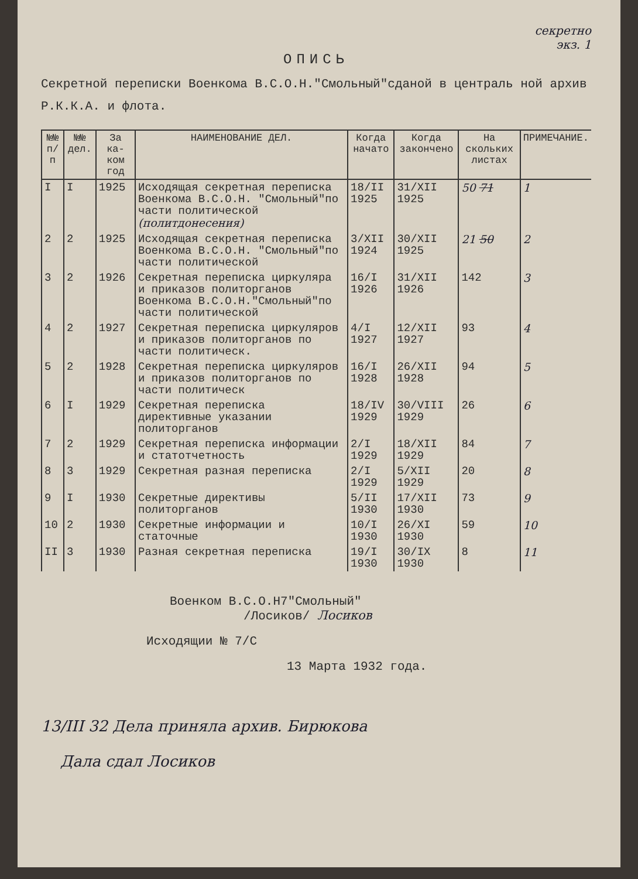секретно
экз. 1
ОПИСЬ
Секретной переписки Военкома В.С.О.Н."Смольный"сданой в централь ной архив Р.К.К.А. и флота.
| №№ п/п | №№ дел. | За ка-ком год | НАИМЕНОВАНИЕ ДЕЛ. | Когда начато | Когда закончено | На скольких листах | ПРИМЕЧАНИЕ. |
| --- | --- | --- | --- | --- | --- | --- | --- |
| I | I | 1925 | Исходящая секретная переписка Военкома В.С.О.Н. "Смольный"по части политической (политдонесения) | 18/II 1925 | 31/XII 1925 | 50 71 | 1 |
| 2 | 2 | 1925 | Исходящая секретная переписка Военкома В.С.О.Н. "Смольный"по части политической | 3/XII 1924 | 30/XII 1925 | 21 50 | 2 |
| 3 | 2 | 1926 | Секретная переписка циркуляра и приказов политорганов Военкома В.С.О.Н."Смольный"по части политической | 16/I 1926 | 31/XII 1926 | 142 | 3 |
| 4 | 2 | 1927 | Секретная переписка циркуляров и приказов политорганов по части политическ. | 4/I 1927 | 12/XII 1927 | 93 | 4 |
| 5 | 2 | 1928 | Секретная переписка циркуляров и приказов политорганов по части политическ | 16/I 1928 | 26/XII 1928 | 94 | 5 |
| 6 | I | 1929 | Секретная переписка директивные указании политорганов | 18/IV 1929 | 30/VIII 1929 | 26 | 6 |
| 7 | 2 | 1929 | Секретная переписка информации и статотчетность | 2/I 1929 | 18/XII 1929 | 84 | 7 |
| 8 | 3 | 1929 | Секретная разная переписка | 2/I 1929 | 5/XII 1929 | 20 | 8 |
| 9 | I | 1930 | Секретные директивы политорганов | 5/II 1930 | 17/XII 1930 | 73 | 9 |
| 10 | 2 | 1930 | Секретные информации и статочные | 10/I 1930 | 26/XI 1930 | 59 | 10 |
| II | 3 | 1930 | Разная секретная переписка | 19/I 1930 | 30/IX 1930 | 8 | 11 |
Военком В.С.О.Н7"Смольный"
/Лосиков/ Лосиков
Исходящии № 7/С
13 Марта 1932 года.
13/III 32 Дела приняла архив. Бирюкова
Дала сдал Лосиков